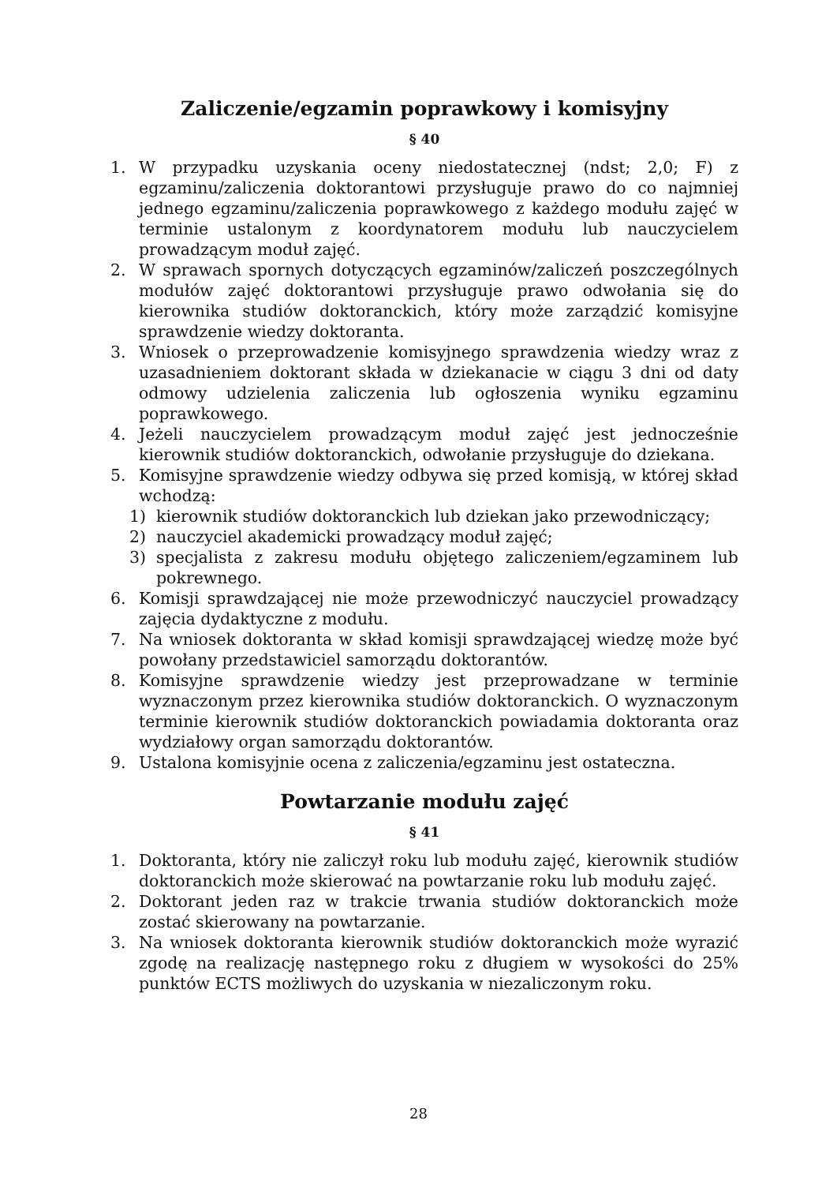Zaliczenie/egzamin poprawkowy i komisyjny
§ 40
1. W przypadku uzyskania oceny niedostatecznej (ndst; 2,0; F) z egzaminu/zaliczenia doktorantowi przysługuje prawo do co najmniej jednego egzaminu/zaliczenia poprawkowego z każdego modułu zajęć w terminie ustalonym z koordynatorem modułu lub nauczycielem prowadzącym moduł zajęć.
2. W sprawach spornych dotyczących egzaminów/zaliczeń poszczególnych modułów zajęć doktorantowi przysługuje prawo odwołania się do kierownika studiów doktoranckich, który może zarządzić komisyjne sprawdzenie wiedzy doktoranta.
3. Wniosek o przeprowadzenie komisyjnego sprawdzenia wiedzy wraz z uzasadnieniem doktorant składa w dziekanacie w ciągu 3 dni od daty odmowy udzielenia zaliczenia lub ogłoszenia wyniku egzaminu poprawkowego.
4. Jeżeli nauczycielem prowadzącym moduł zajęć jest jednocześnie kierownik studiów doktoranckich, odwołanie przysługuje do dziekana.
5. Komisyjne sprawdzenie wiedzy odbywa się przed komisją, w której skład wchodzą:
1) kierownik studiów doktoranckich lub dziekan jako przewodniczący;
2) nauczyciel akademicki prowadzący moduł zajęć;
3) specjalista z zakresu modułu objętego zaliczeniem/egzaminem lub pokrewnego.
6. Komisji sprawdzającej nie może przewodniczyć nauczyciel prowadzący zajęcia dydaktyczne z modułu.
7. Na wniosek doktoranta w skład komisji sprawdzającej wiedzę może być powołany przedstawiciel samorządu doktorantów.
8. Komisyjne sprawdzenie wiedzy jest przeprowadzane w terminie wyznaczonym przez kierownika studiów doktoranckich. O wyznaczonym terminie kierownik studiów doktoranckich powiadamia doktoranta oraz wydziałowy organ samorządu doktorantów.
9. Ustalona komisyjnie ocena z zaliczenia/egzaminu jest ostateczna.
Powtarzanie modułu zajęć
§ 41
1. Doktoranta, który nie zaliczył roku lub modułu zajęć, kierownik studiów doktoranckich może skierować na powtarzanie roku lub modułu zajęć.
2. Doktorant jeden raz w trakcie trwania studiów doktoranckich może zostać skierowany na powtarzanie.
3. Na wniosek doktoranta kierownik studiów doktoranckich może wyrazić zgodę na realizację następnego roku z długiem w wysokości do 25% punktów ECTS możliwych do uzyskania w niezaliczonym roku.
28